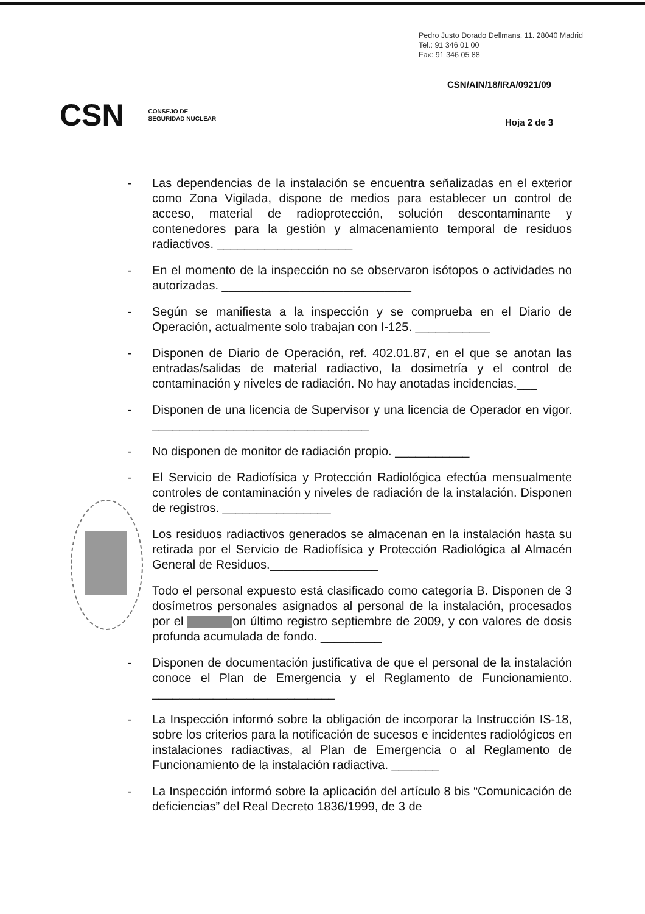Pedro Justo Dorado Dellmans, 11. 28040 Madrid
Tel.: 91 346 01 00
Fax: 91 346 05 88
CSN/AIN/18/IRA/0921/09
CSN CONSEJO DE
SEGURIDAD NUCLEAR
Hoja 2 de 3
- Las dependencias de la instalación se encuentra señalizadas en el exterior como Zona Vigilada, dispone de medios para establecer un control de acceso, material de radioprotección, solución descontaminante y contenedores para la gestión y almacenamiento temporal de residuos radiactivos. ____________________
- En el momento de la inspección no se observaron isótopos o actividades no autorizadas. ____________________________
- Según se manifiesta a la inspección y se comprueba en el Diario de Operación, actualmente solo trabajan con I-125. ___________
- Disponen de Diario de Operación, ref. 402.01.87, en el que se anotan las entradas/salidas de material radiactivo, la dosimetría y el control de contaminación y niveles de radiación. No hay anotadas incidencias.___
- Disponen de una licencia de Supervisor y una licencia de Operador en vigor. ________________________________
- No disponen de monitor de radiación propio. ___________
- El Servicio de Radiofísica y Protección Radiológica efectúa mensualmente controles de contaminación y niveles de radiación de la instalación. Disponen de registros. ________________
Los residuos radiactivos generados se almacenan en la instalación hasta su retirada por el Servicio de Radiofísica y Protección Radiológica al Almacén General de Residuos.________________
Todo el personal expuesto está clasificado como categoría B. Disponen de 3 dosímetros personales asignados al personal de la instalación, procesados por el on último registro septiembre de 2009, y con valores de dosis profunda acumulada de fondo. _________
- Disponen de documentación justificativa de que el personal de la instalación conoce el Plan de Emergencia y el Reglamento de Funcionamiento. ___________________________
- La Inspección informó sobre la obligación de incorporar la Instrucción IS-18, sobre los criterios para la notificación de sucesos e incidentes radiológicos en instalaciones radiactivas, al Plan de Emergencia o al Reglamento de Funcionamiento de la instalación radiactiva. _______
- La Inspección informó sobre la aplicación del artículo 8 bis “Comunicación de deficiencias” del Real Decreto 1836/1999, de 3 de